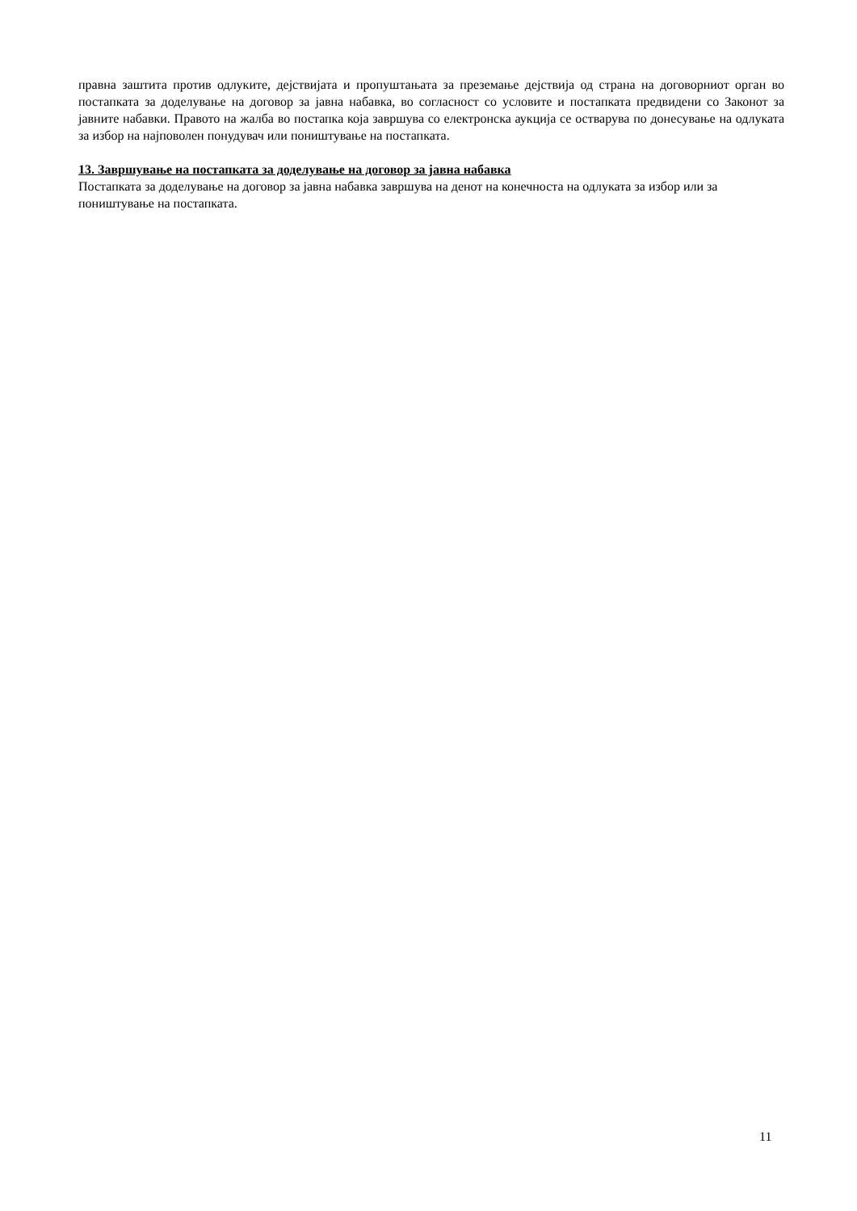правна заштита против одлуките, дејствијата и пропуштањата за преземање дејствија од страна на договорниот орган во постапката за доделување на договор за јавна набавка, во согласност со условите и постапката предвидени со Законот за јавните набавки. Правото на жалба во постапка која завршува со електронска аукција се остварува по донесување на одлуката за избор на најповолен понудувач или поништување на постапката.
13. Завршување на постапката за доделување на договор за јавна набавка
Постапката за доделување на договор за јавна набавка завршува на денот на конечноста на одлуката за избор или за поништување на постапката.
11